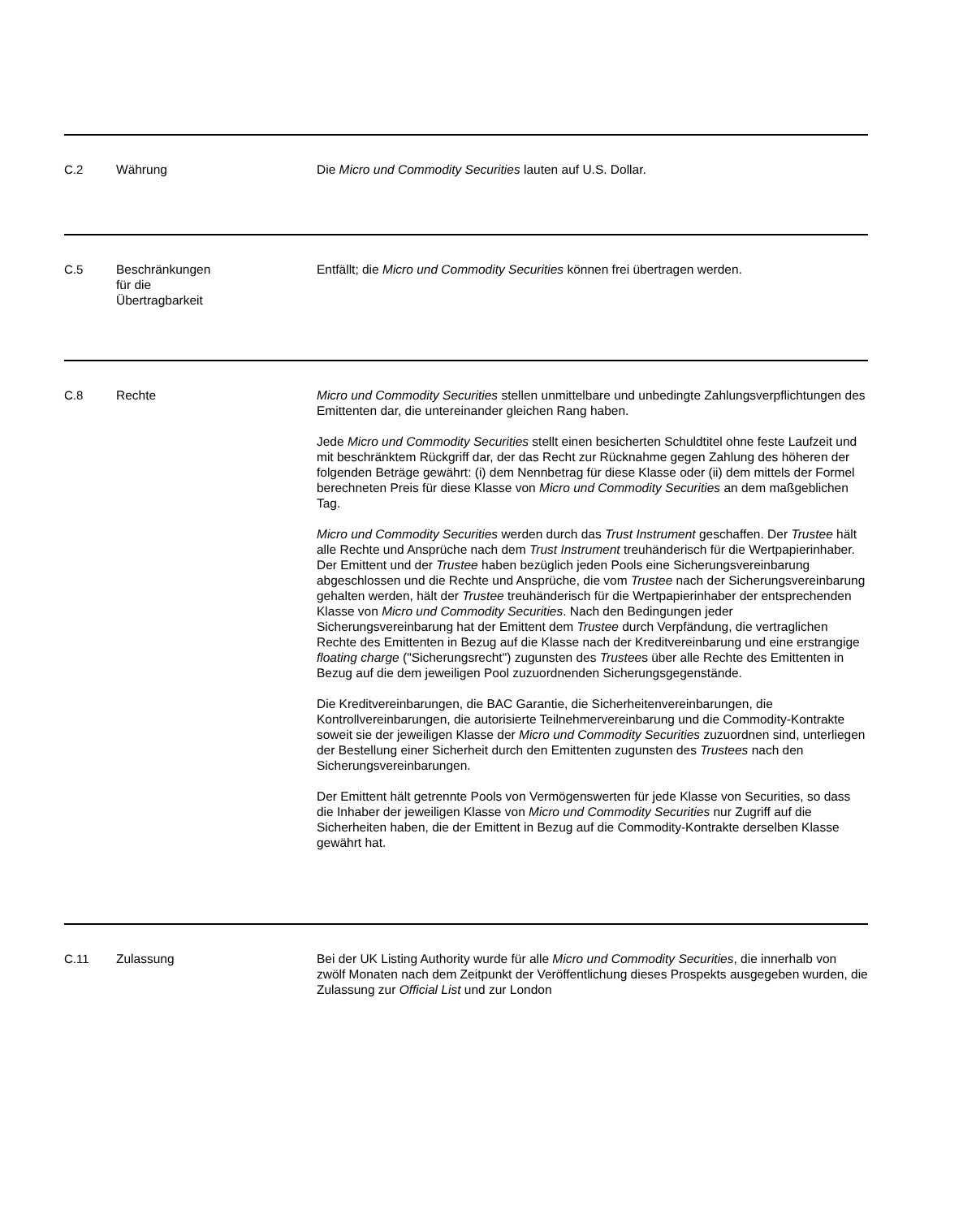| C.2 | Währung | Die Micro und Commodity Securities lauten auf U.S. Dollar. |
| C.5 | Beschränkungen für die Übertragbarkeit | Entfällt; die Micro und Commodity Securities können frei übertragen werden. |
| C.8 | Rechte | Micro und Commodity Securities stellen unmittelbare und unbedingte Zahlungsverpflichtungen des Emittenten dar, die untereinander gleichen Rang haben. Jede Micro und Commodity Securities stellt einen besicherten Schuldtitel ohne feste Laufzeit und mit beschränktem Rückgriff dar, der das Recht zur Rücknahme gegen Zahlung des höheren der folgenden Beträge gewährt: (i) dem Nennbetrag für diese Klasse oder (ii) dem mittels der Formel berechneten Preis für diese Klasse von Micro und Commodity Securities an dem maßgeblichen Tag. Micro und Commodity Securities werden durch das Trust Instrument geschaffen. Der Trustee hält alle Rechte und Ansprüche nach dem Trust Instrument treuhänderisch für die Wertpapierinhaber. Der Emittent und der Trustee haben bezüglich jeden Pools eine Sicherungsvereinbarung abgeschlossen und die Rechte und Ansprüche, die vom Trustee nach der Sicherungsvereinbarung gehalten werden, hält der Trustee treuhänderisch für die Wertpapierinhaber der entsprechenden Klasse von Micro und Commodity Securities . Nach den Bedingungen jeder Sicherungsvereinbarung hat der Emittent dem Trustee durch Verpfändung, die vertraglichen Rechte des Emittenten in Bezug auf die Klasse nach der Kreditvereinbarung und eine erstrangige floating charge ("Sicherungsrecht") zugunsten des Trustee s über alle Rechte des Emittenten in Bezug auf die dem jeweiligen Pool zuzuordnenden Sicherungsgegenstände. Die Kreditvereinbarungen, die BAC Garantie, die Sicherheitenvereinbarungen, die Kontrollvereinbarungen, die autorisierte Teilnehmervereinbarung und die Commodity-Kontrakte soweit sie der jeweiligen Klasse der Micro und Commodity Securities zuzuordnen sind, unterliegen der Bestellung einer Sicherheit durch den Emittenten zugunsten des Trustees nach den Sicherungsvereinbarungen. Der Emittent hält getrennte Pools von Vermögenswerten für jede Klasse von Securities, so dass die Inhaber der jeweiligen Klasse von Micro und Commodity Securities nur Zugriff auf die Sicherheiten haben, die der Emittent in Bezug auf die Commodity-Kontrakte derselben Klasse gewährt hat. |
| C.11 | Zulassung | Bei der UK Listing Authority wurde für alle Micro und Commodity Securities , die innerhalb von zwölf Monaten nach dem Zeitpunkt der Veröffentlichung dieses Prospekts ausgegeben wurden, die Zulassung zur Official List und zur London |